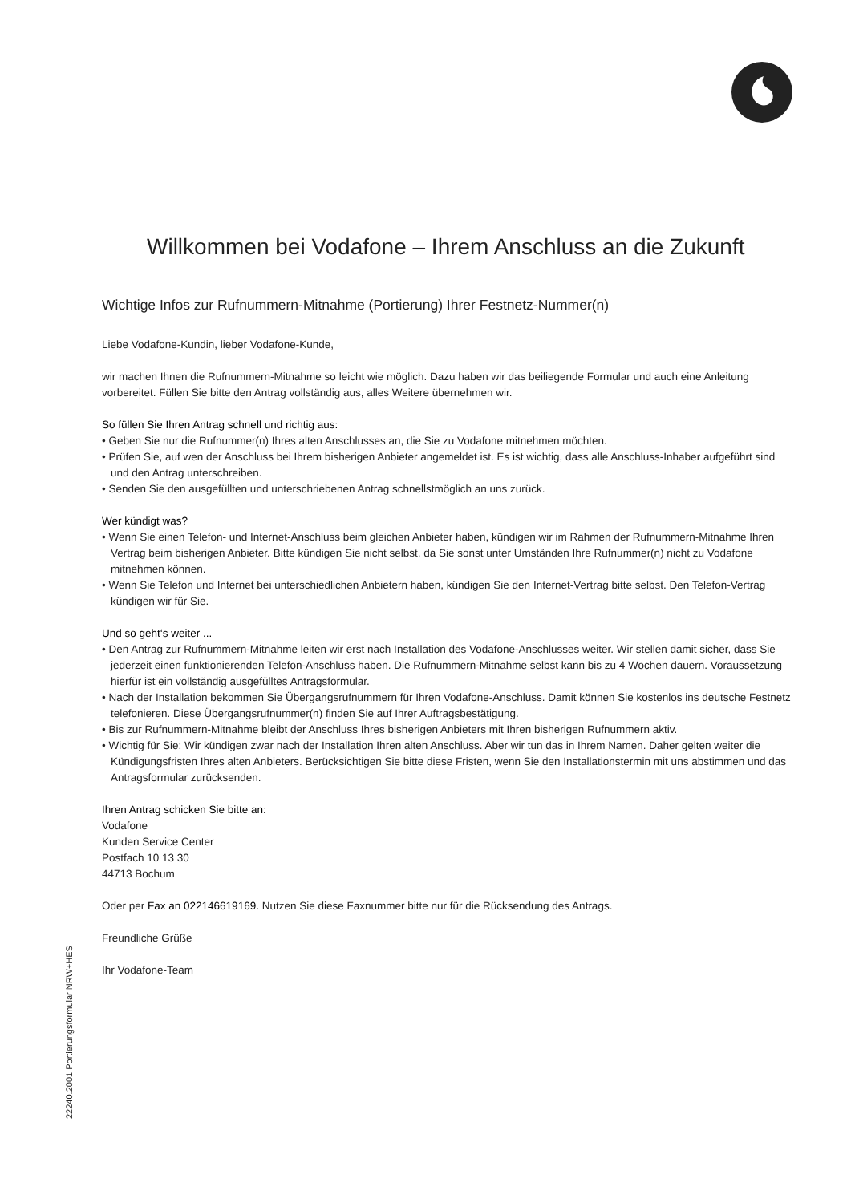Willkommen bei Vodafone – Ihrem Anschluss an die Zukunft
Wichtige Infos zur Rufnummern-Mitnahme (Portierung) Ihrer Festnetz-Nummer(n)
Liebe Vodafone-Kundin, lieber Vodafone-Kunde,
wir machen Ihnen die Rufnummern-Mitnahme so leicht wie möglich. Dazu haben wir das beiliegende Formular und auch eine Anleitung vorbereitet. Füllen Sie bitte den Antrag vollständig aus, alles Weitere übernehmen wir.
So füllen Sie Ihren Antrag schnell und richtig aus:
• Geben Sie nur die Rufnummer(n) Ihres alten Anschlusses an, die Sie zu Vodafone mitnehmen möchten.
• Prüfen Sie, auf wen der Anschluss bei Ihrem bisherigen Anbieter angemeldet ist. Es ist wichtig, dass alle Anschluss-Inhaber aufgeführt sind und den Antrag unterschreiben.
• Senden Sie den ausgefüllten und unterschriebenen Antrag schnellstmöglich an uns zurück.
Wer kündigt was?
• Wenn Sie einen Telefon- und Internet-Anschluss beim gleichen Anbieter haben, kündigen wir im Rahmen der Rufnummern-Mitnahme Ihren Vertrag beim bisherigen Anbieter. Bitte kündigen Sie nicht selbst, da Sie sonst unter Umständen Ihre Rufnummer(n) nicht zu Vodafone mitnehmen können.
• Wenn Sie Telefon und Internet bei unterschiedlichen Anbietern haben, kündigen Sie den Internet-Vertrag bitte selbst. Den Telefon-Vertrag kündigen wir für Sie.
Und so geht‘s weiter ...
• Den Antrag zur Rufnummern-Mitnahme leiten wir erst nach Installation des Vodafone-Anschlusses weiter. Wir stellen damit sicher, dass Sie jederzeit einen funktionierenden Telefon-Anschluss haben. Die Rufnummern-Mitnahme selbst kann bis zu 4 Wochen dauern. Voraussetzung hierfür ist ein vollständig ausgefülltes Antragsformular.
• Nach der Installation bekommen Sie Übergangsrufnummern für Ihren Vodafone-Anschluss. Damit können Sie kostenlos ins deutsche Festnetz telefonieren. Diese Übergangsrufnummer(n) finden Sie auf Ihrer Auftragsbestätigung.
• Bis zur Rufnummern-Mitnahme bleibt der Anschluss Ihres bisherigen Anbieters mit Ihren bisherigen Rufnummern aktiv.
• Wichtig für Sie: Wir kündigen zwar nach der Installation Ihren alten Anschluss. Aber wir tun das in Ihrem Namen. Daher gelten weiter die Kündigungsfristen Ihres alten Anbieters. Berücksichtigen Sie bitte diese Fristen, wenn Sie den Installationstermin mit uns abstimmen und das Antragsformular zurücksenden.
Ihren Antrag schicken Sie bitte an:
Vodafone
Kunden Service Center
Postfach 10 13 30
44713 Bochum
Oder per Fax an 022146619169. Nutzen Sie diese Faxnummer bitte nur für die Rücksendung des Antrags.
Freundliche Grüße
Ihr Vodafone-Team
22240.2001 Portierungsformular NRW+HES